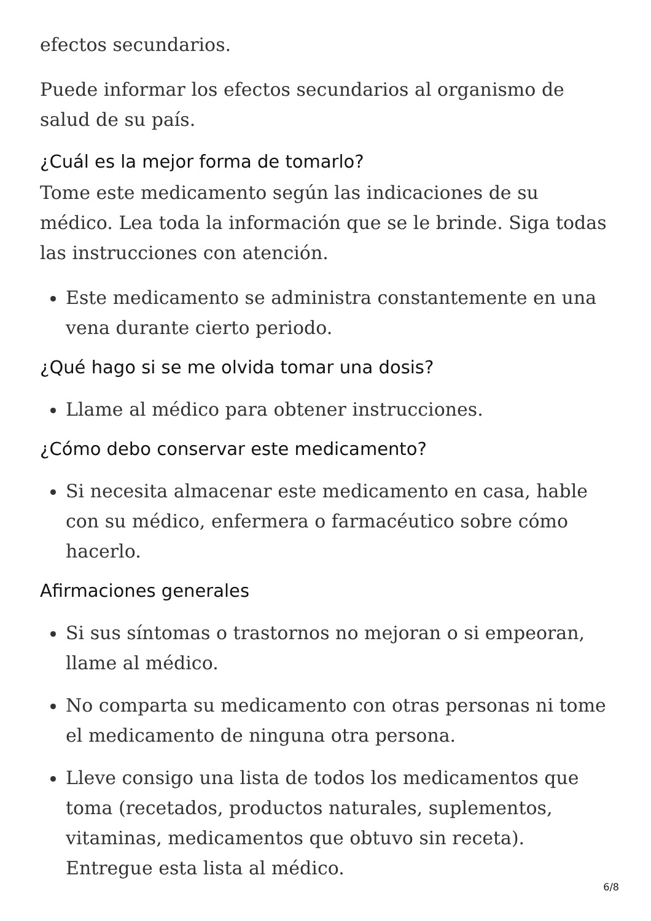efectos secundarios.
Puede informar los efectos secundarios al organismo de salud de su país.
¿Cuál es la mejor forma de tomarlo?
Tome este medicamento según las indicaciones de su médico. Lea toda la información que se le brinde. Siga todas las instrucciones con atención.
Este medicamento se administra constantemente en una vena durante cierto periodo.
¿Qué hago si se me olvida tomar una dosis?
Llame al médico para obtener instrucciones.
¿Cómo debo conservar este medicamento?
Si necesita almacenar este medicamento en casa, hable con su médico, enfermera o farmacéutico sobre cómo hacerlo.
Afirmaciones generales
Si sus síntomas o trastornos no mejoran o si empeoran, llame al médico.
No comparta su medicamento con otras personas ni tome el medicamento de ninguna otra persona.
Lleve consigo una lista de todos los medicamentos que toma (recetados, productos naturales, suplementos, vitaminas, medicamentos que obtuvo sin receta). Entregue esta lista al médico.
6/8